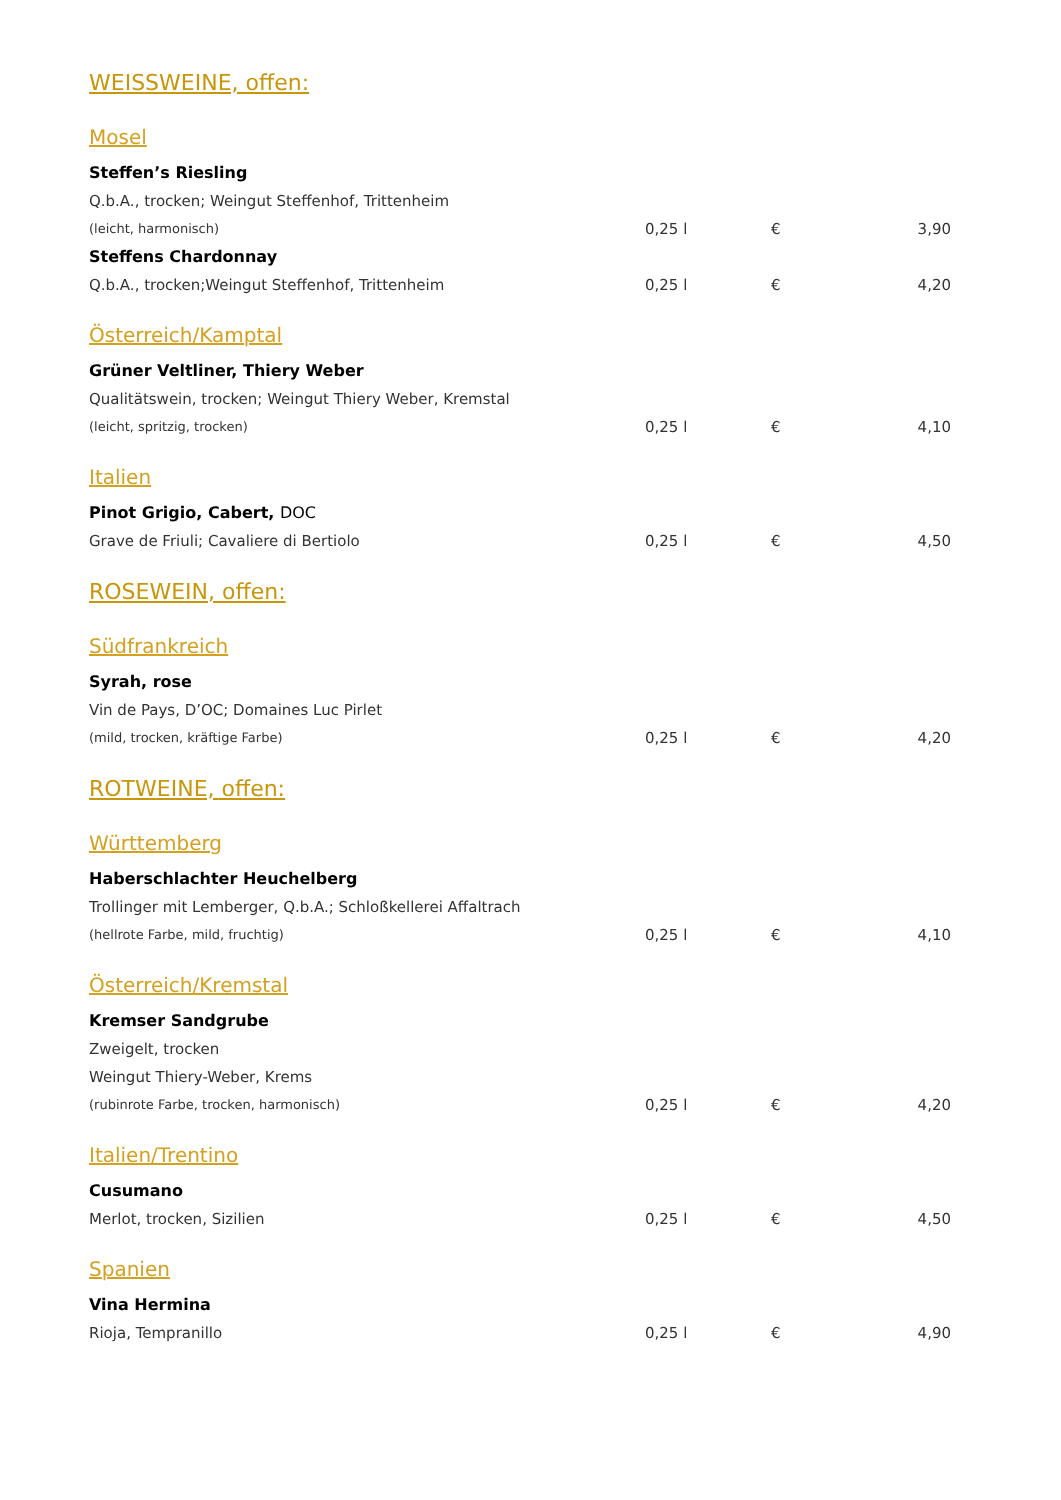WEISSWEINE, offen:
Mosel
Steffen’s Riesling
Q.b.A., trocken; Weingut Steffenhof, Trittenheim
(leicht, harmonisch) 0,25 l € 3,90
Steffens Chardonnay
Q.b.A., trocken;Weingut Steffenhof, Trittenheim 0,25 l € 4,20
Österreich/Kamptal
Grüner Veltliner, Thiery Weber
Qualitätswein, trocken; Weingut Thiery Weber, Kremstal
(leicht, spritzig, trocken) 0,25 l € 4,10
Italien
Pinot Grigio, Cabert, DOC
Grave de Friuli; Cavaliere di Bertiolo 0,25 l € 4,50
ROSEWEIN, offen:
Südfrankreich
Syrah, rose
Vin de Pays, D’OC; Domaines Luc Pirlet
(mild, trocken, kräftige Farbe) 0,25 l € 4,20
ROTWEINE, offen:
Württemberg
Haberschlachter Heuchelberg
Trollinger mit Lemberger, Q.b.A.; Schloßkellerei Affaltrach
(hellrote Farbe, mild, fruchtig) 0,25 l € 4,10
Österreich/Kremstal
Kremser Sandgrube
Zweigelt, trocken
Weingut Thiery-Weber, Krems
(rubinrote Farbe, trocken, harmonisch) 0,25 l € 4,20
Italien/Trentino
Cusumano
Merlot, trocken, Sizilien 0,25 l € 4,50
Spanien
Vina Hermina
Rioja, Tempranillo 0,25 l € 4,90